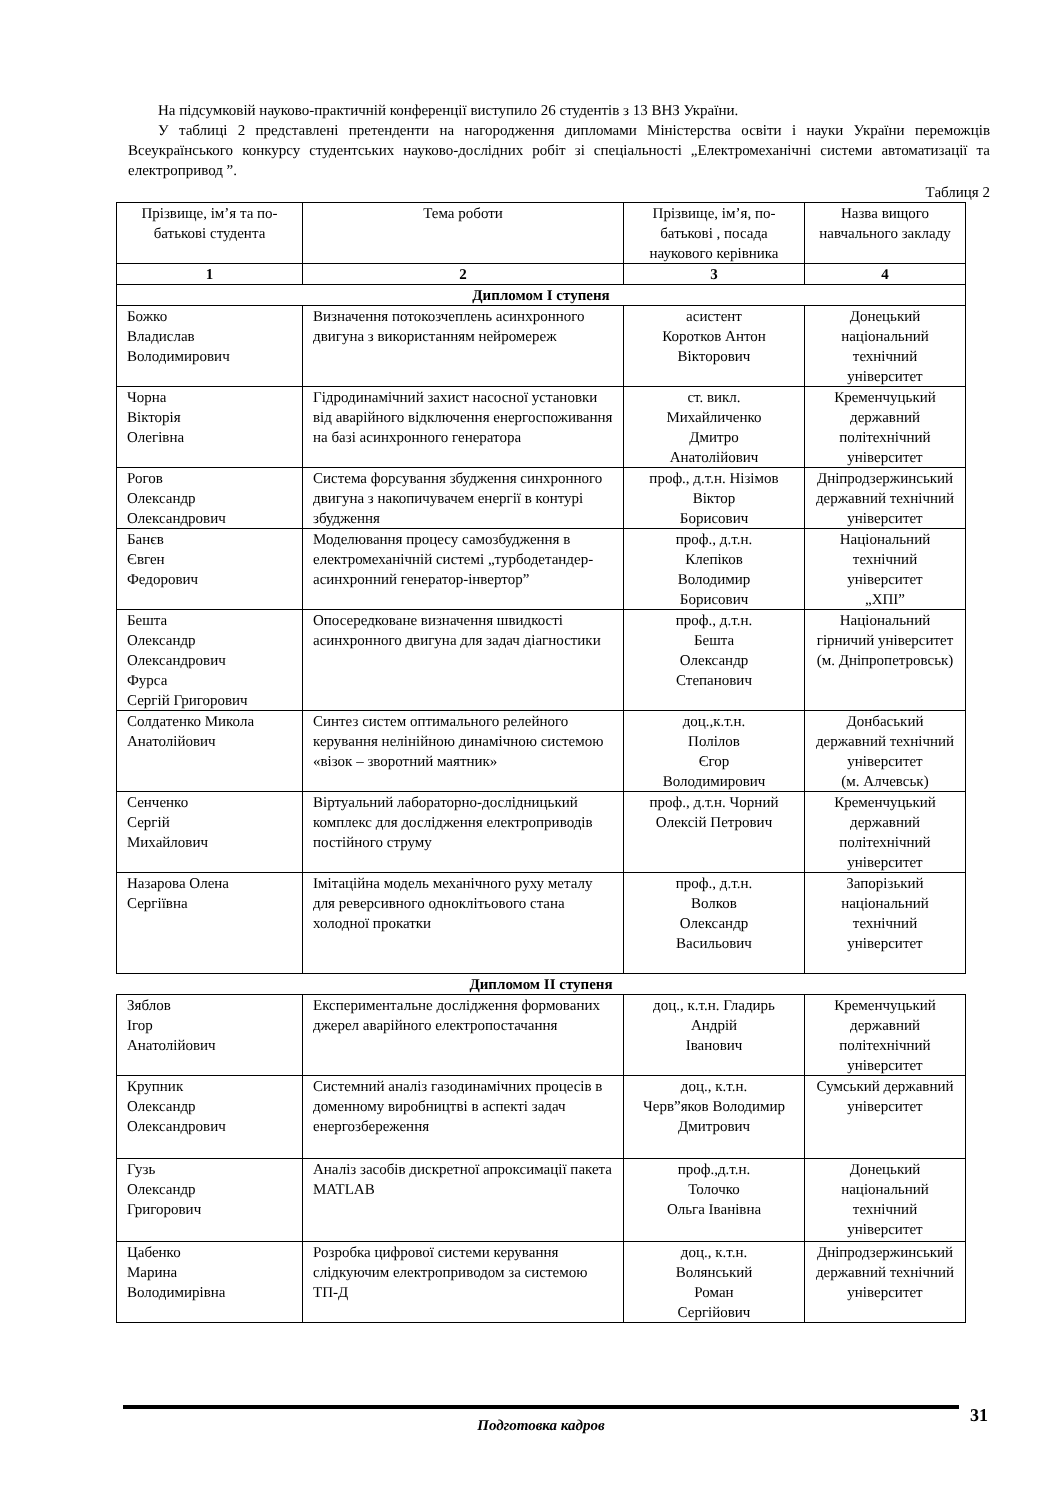На підсумковій науково-практичній конференції виступило 26 студентів з 13 ВНЗ України.
У таблиці 2 представлені претенденти на нагородження дипломами Міністерства освіти і науки України переможців Всеукраїнського конкурсу студентських науково-дослідних робіт зі спеціальності „Електромеханічні системи автоматизації та електропривод ”.
Таблиця 2
| Прізвище, ім’я та по-батькові студента | Тема роботи | Прізвище, ім’я, по-батькові , посада наукового керівника | Назва вищого навчального закладу |
| --- | --- | --- | --- |
| 1 | 2 | 3 | 4 |
| Дипломом І ступеня | | | |
| Божко Владислав Володимирович | Визначення потокозчеплень асинхронного двигуна з використанням нейромереж | асистент Коротков Антон Вікторович | Донецький національний технічний університет |
| Чорна Вікторія Олегівна | Гідродинамічний захист насосної установки від аварійного відключення енергоспоживання на базі асинхронного генератора | ст. викл. Михайличенко Дмитро Анатолійович | Кременчуцький державний політехнічний університет |
| Рогов Олександр Олександрович | Система форсування збудження синхронного двигуна з накопичувачем енергії в контурі збудження | проф., д.т.н. Нізімов Віктор Борисович | Дніпродзержинський державний технічний університет |
| Банєв Євген Федорович | Моделювання процесу самозбудження в електромеханічній системі „турбодетандер-асинхронний генератор-інвертор” | проф., д.т.н. Клепіков Володимир Борисович | Національний технічний університет „ХПІ” |
| Бешта Олександр Олександрович Фурса Сергій Григорович | Опосередковане визначення швидкості асинхронного двигуна для задач діагностики | проф., д.т.н. Бешта Олександр Степанович | Національний гірничий університет (м. Дніпропетровськ) |
| Солдатенко Микола Анатолійович | Синтез систем оптимального релейного керування нелінійною динамічною системою «візок – зворотний маятник» | доц.,к.т.н. Полілов Єгор Володимирович | Донбаський державний технічний університет (м. Алчевськ) |
| Сенченко Сергій Михайлович | Віртуальний лабораторно-дослідницький комплекс для дослідження електроприводів постійного струму | проф., д.т.н. Чорний Олексій Петрович | Кременчуцький державний політехнічний університет |
| Назарова Олена Сергіївна | Імітаційна модель механічного руху металу для реверсивного одноклітьового стана холодної прокатки | проф., д.т.н. Волков Олександр Васильович | Запорізький національний технічний університет |
| Дипломом ІІ ступеня | | | |
| Зяблов Ігор Анатолійович | Експериментальне дослідження формованих джерел аварійного електропостачання | доц., к.т.н. Гладирь Андрій Іванович | Кременчуцький державний політехнічний університет |
| Крупник Олександр Олександрович | Системний аналіз газодинамічних процесів в доменному виробництві в аспекті задач енергозбереження | доц., к.т.н. Черв”яков Володимир Дмитрович | Сумський державний університет |
| Гузь Олександр Григорович | Аналіз засобів дискретної апроксимації пакета MATLAB | проф.,д.т.н. Толочко Ольга Іванівна | Донецький національний технічний університет |
| Цабенко Марина Володимирівна | Розробка цифрової системи керування слідкуючим електроприводом за системою ТП-Д | доц., к.т.н. Волянський Роман Сергійович | Дніпродзержинський державний технічний університет |
Подготовка кадров 31